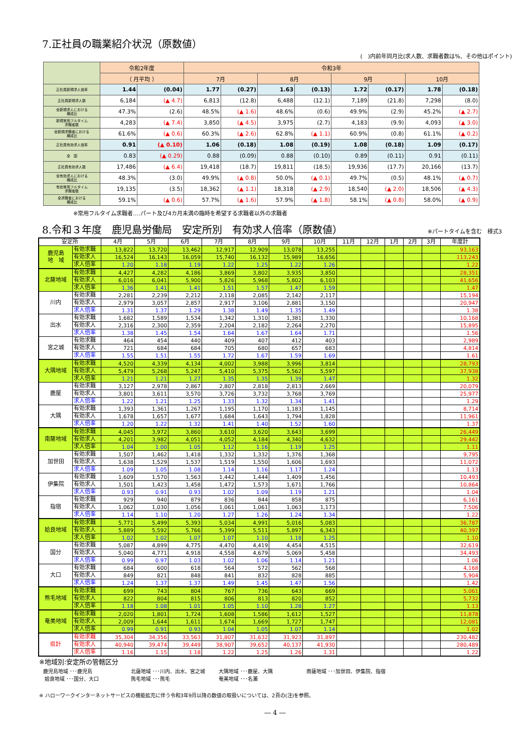7.正社員の職業紹介状況（原数値）
(　)内前年同月比(求人数、求職者数は%、その他はポイント)
| | 令和2年度 | | 令和3年 | | | | | | | |
| --- | --- | --- | --- | --- | --- | --- | --- | --- | --- | --- |
| | （ 月平均 ） | | 7月 | | 8月 | | 9月 | | 10月 | |
| 正社員新規求人倍率 | 1.44 | (0.04) | 1.77 | (0.27) | 1.63 | (0.13) | 1.72 | (0.17) | 1.78 | (0.18) |
| 正社員新規求人数 | 6,184 | (▲ 4.7) | 6,813 | (12.8) | 6,488 | (12.1) | 7,189 | (21.8) | 7,298 | (8.0) |
| 全新規求人における 構成比 | 47.3% | (2.6) | 48.5% | (▲ 1.6) | 48.6% | (0.6) | 49.9% | (2.9) | 45.2% | (▲ 2.7) |
| 新規常用フルタイム 求職者数 | 4,283 | (▲ 7.4) | 3,850 | (▲ 4.5) | 3,975 | (2.7) | 4,183 | (9.9) | 4,093 | (▲ 3.0) |
| 全新規求職者における 構成比 | 61.6% | (▲ 0.6) | 60.3% | (▲ 2.6) | 62.8% | (▲ 1.1) | 60.9% | (0.8) | 61.1% | (▲ 0.2) |
| 正社員有効求人倍率 | 0.91 | (▲ 0.10) | 1.06 | (0.18) | 1.08 | (0.19) | 1.08 | (0.18) | 1.09 | (0.17) |
| 全 国 | 0.83 | (▲ 0.29) | 0.88 | (0.09) | 0.88 | (0.10) | 0.89 | (0.11) | 0.91 | (0.11) |
| 正社員有効求人数 | 17,486 | (▲ 6.4) | 19,418 | (18.7) | 19,811 | (18.5) | 19,936 | (17.7) | 20,166 | (13.7) |
| 全有効求人における 構成比 | 48.3% | (3.0) | 49.9% | (▲ 0.8) | 50.0% | (▲ 0.1) | 49.7% | (0.5) | 48.1% | (▲ 0.7) |
| 有効常用フルタイム 求職者数 | 19,135 | (3.5) | 18,362 | (▲ 1.1) | 18,318 | (▲ 2.9) | 18,540 | (▲ 2.0) | 18,506 | (▲ 4.3) |
| 全求職者における 構成比 | 59.1% | (▲ 0.6) | 57.7% | (▲ 1.6) | 57.9% | (▲ 1.8) | 58.1% | (▲ 0.8) | 58.0% | (▲ 0.9) |
※常用フルタイム求職者‥‥パート及び4カ月未満の臨時を希望する求職者以外の求職者
8.令和３年度　鹿児島労働局　安定所別　有効求人倍率（原数値）
※パートタイムを含む　様式3
| 安定所 | | 4月 | 5月 | 6月 | 7月 | 8月 | 9月 | 10月 | 11月 | 12月 | 1月 | 2月 | 3月 | 年度計 |
| --- | --- | --- | --- | --- | --- | --- | --- | --- | --- | --- | --- | --- | --- | --- |
| 鹿児島 地 域 | 有効求職 | 13,822 | 13,720 | 13,462 | 12,917 | 12,909 | 13,078 | 13,255 | | | | | | 93,163 |
| | 有効求人 | 16,524 | 16,143 | 16,059 | 15,740 | 16,132 | 15,989 | 16,656 | | | | | | 113,243 |
| | 求人倍率 | 1.20 | 1.18 | 1.19 | 1.22 | 1.25 | 1.22 | 1.26 | | | | | | 1.22 |
| 北薩地域 | 有効求職 | 4,427 | 4,282 | 4,186 | 3,869 | 3,802 | 3,935 | 3,850 | | | | | | 28,351 |
| | 有効求人 | 6,016 | 6,041 | 5,900 | 5,826 | 5,968 | 5,802 | 6,103 | | | | | | 41,656 |
| | 求人倍率 | 1.36 | 1.41 | 1.41 | 1.51 | 1.57 | 1.47 | 1.59 | | | | | | 1.47 |
| 川内 | 有効求職 | 2,281 | 2,239 | 2,212 | 2,118 | 2,085 | 2,142 | 2,117 | | | | | | 15,194 |
| | 有効求人 | 2,979 | 3,057 | 2,857 | 2,917 | 3,106 | 2,881 | 3,150 | | | | | | 20,947 |
| | 求人倍率 | 1.31 | 1.37 | 1.29 | 1.38 | 1.49 | 1.35 | 1.49 | | | | | | 1.38 |
| 出水 | 有効求職 | 1,682 | 1,589 | 1,534 | 1,342 | 1,310 | 1,381 | 1,330 | | | | | | 10,168 |
| | 有効求人 | 2,316 | 2,300 | 2,359 | 2,204 | 2,182 | 2,264 | 2,270 | | | | | | 15,895 |
| | 求人倍率 | 1.38 | 1.45 | 1.54 | 1.64 | 1.67 | 1.64 | 1.71 | | | | | | 1.56 |
| 宮之城 | 有効求職 | 464 | 454 | 440 | 409 | 407 | 412 | 403 | | | | | | 2,989 |
| | 有効求人 | 721 | 684 | 684 | 705 | 680 | 657 | 683 | | | | | | 4,814 |
| | 求人倍率 | 1.55 | 1.51 | 1.55 | 1.72 | 1.67 | 1.59 | 1.69 | | | | | | 1.61 |
| 大隅地域 | 有効求職 | 4,520 | 4,339 | 4,134 | 4,002 | 3,988 | 3,996 | 3,814 | | | | | | 28,793 |
| | 有効求人 | 5,479 | 5,268 | 5,247 | 5,410 | 5,375 | 5,562 | 5,597 | | | | | | 37,938 |
| | 求人倍率 | 1.21 | 1.21 | 1.27 | 1.35 | 1.35 | 1.39 | 1.47 | | | | | | 1.32 |
| 鹿屋 | 有効求職 | 3,127 | 2,978 | 2,867 | 2,807 | 2,818 | 2,813 | 2,669 | | | | | | 20,079 |
| | 有効求人 | 3,801 | 3,611 | 3,570 | 3,726 | 3,732 | 3,768 | 3,769 | | | | | | 25,977 |
| | 求人倍率 | 1.22 | 1.21 | 1.25 | 1.33 | 1.32 | 1.34 | 1.41 | | | | | | 1.29 |
| 大隅 | 有効求職 | 1,393 | 1,361 | 1,267 | 1,195 | 1,170 | 1,183 | 1,145 | | | | | | 8,714 |
| | 有効求人 | 1,678 | 1,657 | 1,677 | 1,684 | 1,643 | 1,794 | 1,828 | | | | | | 11,961 |
| | 求人倍率 | 1.20 | 1.22 | 1.32 | 1.41 | 1.40 | 1.52 | 1.60 | | | | | | 1.37 |
| 南薩地域 | 有効求職 | 4,045 | 3,972 | 3,860 | 3,610 | 3,620 | 3,643 | 3,699 | | | | | | 26,449 |
| | 有効求人 | 4,201 | 3,982 | 4,051 | 4,052 | 4,184 | 4,340 | 4,632 | | | | | | 29,442 |
| | 求人倍率 | 1.04 | 1.00 | 1.05 | 1.12 | 1.16 | 1.19 | 1.25 | | | | | | 1.11 |
| 加世田 | 有効求職 | 1,507 | 1,462 | 1,418 | 1,332 | 1,332 | 1,376 | 1,368 | | | | | | 9,795 |
| | 有効求人 | 1,638 | 1,529 | 1,537 | 1,519 | 1,550 | 1,606 | 1,693 | | | | | | 11,072 |
| | 求人倍率 | 1.09 | 1.05 | 1.08 | 1.14 | 1.16 | 1.17 | 1.24 | | | | | | 1.13 |
| 伊集院 | 有効求職 | 1,609 | 1,570 | 1,563 | 1,442 | 1,444 | 1,409 | 1,456 | | | | | | 10,493 |
| | 有効求人 | 1,501 | 1,423 | 1,458 | 1,472 | 1,573 | 1,671 | 1,766 | | | | | | 10,864 |
| | 求人倍率 | 0.93 | 0.91 | 0.93 | 1.02 | 1.09 | 1.19 | 1.21 | | | | | | 1.04 |
| 指宿 | 有効求職 | 929 | 940 | 879 | 836 | 844 | 858 | 875 | | | | | | 6,161 |
| | 有効求人 | 1,062 | 1,030 | 1,056 | 1,061 | 1,061 | 1,063 | 1,173 | | | | | | 7,506 |
| | 求人倍率 | 1.14 | 1.10 | 1.20 | 1.27 | 1.26 | 1.24 | 1.34 | | | | | | 1.22 |
| 姶良地域 | 有効求職 | 5,771 | 5,499 | 5,393 | 5,034 | 4,991 | 5,016 | 5,083 | | | | | | 36,787 |
| | 有効求人 | 5,889 | 5,592 | 5,766 | 5,399 | 5,511 | 5,897 | 6,343 | | | | | | 40,397 |
| | 求人倍率 | 1.02 | 1.02 | 1.07 | 1.07 | 1.10 | 1.18 | 1.25 | | | | | | 1.10 |
| 国分 | 有効求職 | 5,087 | 4,899 | 4,775 | 4,470 | 4,419 | 4,454 | 4,515 | | | | | | 32,619 |
| | 有効求人 | 5,040 | 4,771 | 4,918 | 4,558 | 4,679 | 5,069 | 5,458 | | | | | | 34,493 |
| | 求人倍率 | 0.99 | 0.97 | 1.03 | 1.02 | 1.06 | 1.14 | 1.21 | | | | | | 1.06 |
| 大口 | 有効求職 | 684 | 600 | 618 | 564 | 572 | 562 | 568 | | | | | | 4,168 |
| | 有効求人 | 849 | 821 | 848 | 841 | 832 | 828 | 885 | | | | | | 5,904 |
| | 求人倍率 | 1.24 | 1.37 | 1.37 | 1.49 | 1.45 | 1.47 | 1.56 | | | | | | 1.42 |
| 熊毛地域 | 有効求職 | 699 | 743 | 804 | 767 | 736 | 643 | 669 | | | | | | 5,061 |
| | 有効求人 | 822 | 804 | 815 | 806 | 813 | 820 | 852 | | | | | | 5,732 |
| | 求人倍率 | 1.18 | 1.08 | 1.01 | 1.05 | 1.10 | 1.28 | 1.27 | | | | | | 1.13 |
| 奄美地域 | 有効求職 | 2,020 | 1,801 | 1,724 | 1,608 | 1,586 | 1,612 | 1,527 | | | | | | 11,878 |
| | 有効求人 | 2,009 | 1,644 | 1,611 | 1,674 | 1,669 | 1,727 | 1,747 | | | | | | 12,081 |
| | 求人倍率 | 0.99 | 0.91 | 0.93 | 1.04 | 1.05 | 1.07 | 1.14 | | | | | | 1.02 |
| 県計 | 有効求職 | 35,304 | 34,356 | 33,563 | 31,807 | 31,632 | 31,923 | 31,897 | | | | | | 230,482 |
| | 有効求人 | 40,940 | 39,474 | 39,449 | 38,907 | 39,652 | 40,137 | 41,930 | | | | | | 280,489 |
| | 求人倍率 | 1.16 | 1.15 | 1.18 | 1.22 | 1.25 | 1.26 | 1.31 | | | | | | 1.22 |
※地域別:安定所の管轄区分
鹿児島地域 ･･･鹿児島 北薩地域 ･･･川内、出水、宮之城 大隅地域 ･･･鹿屋、大隅 南薩地域 ･･･加世田、伊集院、指宿
姶良地域 ･･･国分、大口 熊毛地域 ･･･熊毛 奄美地域 ･･･名瀬
※ ハローワークインターネットサービスの機能拡充に伴う令和3年9月以降の数値の取扱いについては、2頁の(注)を参照。
― 4 ―